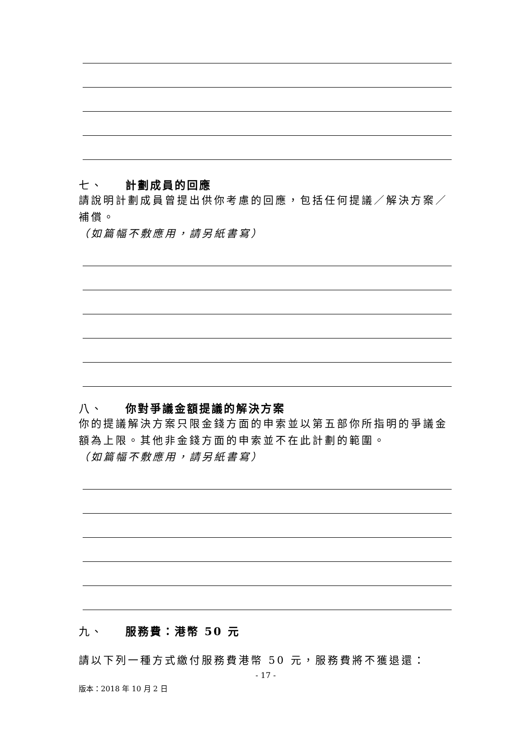七、 計劃成員的回應
請說明計劃成員曾提出供你考慮的回應，包括任何提議／解決方案／補償。
（如篇幅不敷應用，請另紙書寫）
八、 你對爭議金額提議的解決方案
你的提議解決方案只限金錢方面的申索並以第五部你所指明的爭議金額為上限。其他非金錢方面的申索並不在此計劃的範圍。
（如篇幅不敷應用，請另紙書寫）
九、 服務費：港幣 50 元
請以下列一種方式繳付服務費港幣 50 元，服務費將不獲退還：
- 17 -
版本：2018 年 10 月 2 日